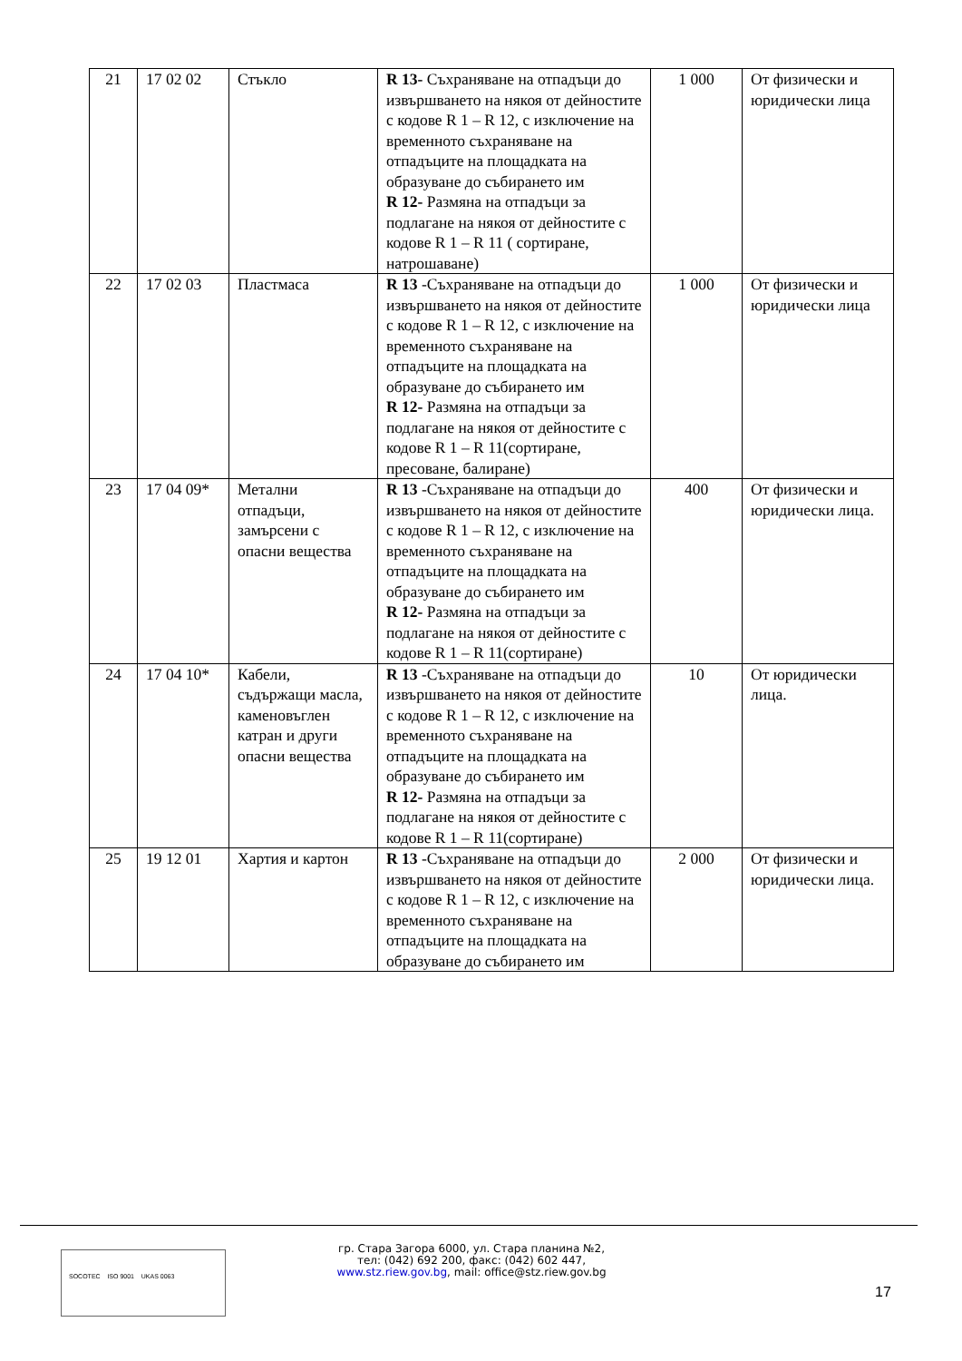| 21 | 17 02 02 | Стъкло | R 13- Съхраняване на отпадъци до извършването на някоя от дейностите с кодове R 1 – R 12, с изключение на временното съхраняване на отпадъците на площадката на образуване до събирането им R 12- Размяна на отпадъци за подлагане на някоя от дейностите с кодове R 1 – R 11 ( сортиране, натрошаване) | 1 000 | От физически и юридически лица |
| 22 | 17 02 03 | Пластмаса | R 13 -Съхраняване на отпадъци до извършването на някоя от дейностите с кодове R 1 – R 12, с изключение на временното съхраняване на отпадъците на площадката на образуване до събирането им R 12- Размяна на отпадъци за подлагане на някоя от дейностите с кодове R 1 – R 11(сортиране, пресоване, балиране) | 1 000 | От физически и юридически лица |
| 23 | 17 04 09* | Метални отпадъци, замърсени с опасни вещества | R 13 -Съхраняване на отпадъци до извършването на някоя от дейностите с кодове R 1 – R 12, с изключение на временното съхраняване на отпадъците на площадката на образуване до събирането им R 12- Размяна на отпадъци за подлагане на някоя от дейностите с кодове R 1 – R 11(сортиране) | 400 | От физически и юридически лица. |
| 24 | 17 04 10* | Кабели, съдържащи масла, каменовъглен катран и други опасни вещества | R 13 -Съхраняване на отпадъци до извършването на някоя от дейностите с кодове R 1 – R 12, с изключение на временното съхраняване на отпадъците на площадката на образуване до събирането им R 12- Размяна на отпадъци за подлагане на някоя от дейностите с кодове R 1 – R 11(сортиране) | 10 | От юридически лица. |
| 25 | 19 12 01 | Хартия и картон | R 13 -Съхраняване на отпадъци до извършването на някоя от дейностите с кодове R 1 – R 12, с изключение на временното съхраняване на отпадъците на площадката на образуване до събирането им | 2 000 | От физически и юридически лица. |
SOCOTEC ISO 9001 UKAS 0063
гр. Стара Загора 6000, ул. Стара планина №2,
тел: (042) 692 200, факс: (042) 602 447,
www.stz.riew.gov.bg, mail: office@stz.riew.gov.bg
17